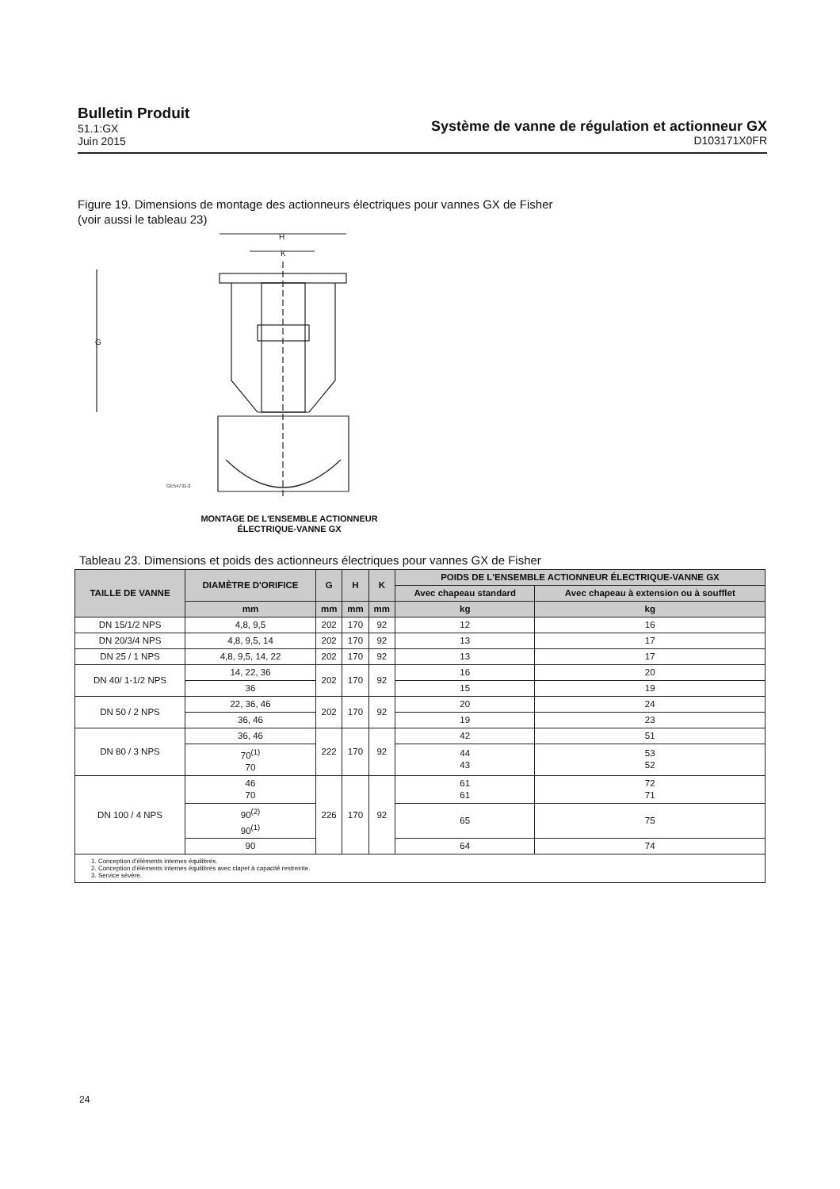Bulletin Produit
51.1:GX
Juin 2015
Système de vanne de régulation et actionneur GX
D103171X0FR
Figure 19. Dimensions de montage des actionneurs électriques pour vannes GX de Fisher
(voir aussi le tableau 23)
H
K
G
GE54731-2
MONTAGE DE L'ENSEMBLE ACTIONNEUR
ÉLECTRIQUE-VANNE GX
Tableau 23. Dimensions et poids des actionneurs électriques pour vannes GX de Fisher
| TAILLE DE VANNE | DIAMÈTRE D'ORIFICE | G | H | K | POIDS DE L'ENSEMBLE ACTIONNEUR ÉLECTRIQUE-VANNE GX | |
| --- | --- | --- | --- | --- | --- | --- |
| | | | | | Avec chapeau standard | Avec chapeau à extension ou à soufflet |
| | mm | mm | mm | mm | kg | kg |
| DN 15/1/2 NPS | 4,8, 9,5 | 202 | 170 | 92 | 12 | 16 |
| DN 20/3/4 NPS | 4,8, 9,5, 14 | 202 | 170 | 92 | 13 | 17 |
| DN 25 / 1 NPS | 4,8, 9,5, 14, 22 | 202 | 170 | 92 | 13 | 17 |
| DN 40/ 1-1/2 NPS | 14, 22, 36 | 202 | 170 | 92 | 16 | 20 |
| | 36 | | | | 15 | 19 |
| DN 50 / 2 NPS | 22, 36, 46 | 202 | 170 | 92 | 20 | 24 |
| | 36, 46 | | | | 19 | 23 |
| DN 80 / 3 NPS | 36, 46 | 222 | 170 | 92 | 42 | 51 |
| | 70<sup>(1)</sup> 70 | | | | 44 43 | 53 52 |
| DN 100 / 4 NPS | 46 70 | 226 | 170 | 92 | 61 61 | 72 71 |
| | 90<sup>(2)</sup> 90<sup>(1)</sup> | | | | 65 | 75 |
| | 90 | | | | 64 | 74 |
| 1. Conception d'éléments internes équilibrés. 2. Conception d'éléments internes équilibrés avec clapet à capacité restreinte. 3. Service sévère. | | | | | | |
24